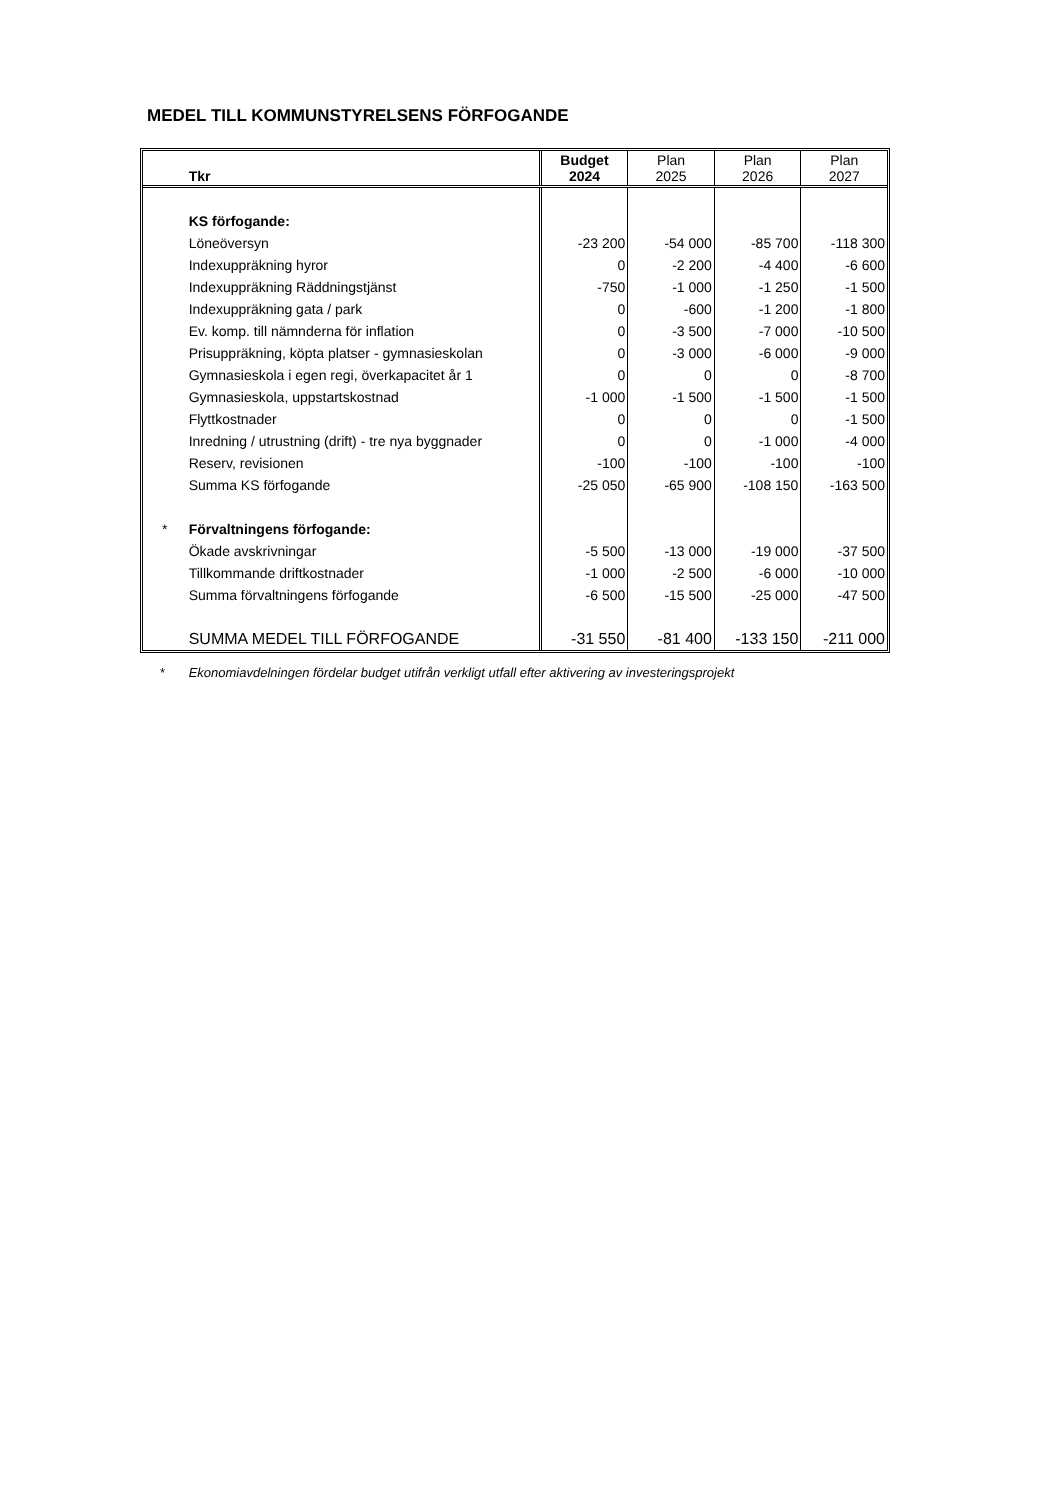MEDEL TILL KOMMUNSTYRELSENS FÖRFOGANDE
| | Tkr | Budget 2024 | Plan 2025 | Plan 2026 | Plan 2027 |
| --- | --- | --- | --- | --- | --- |
| | KS förfogande: | | | | |
| | Löneöversyn | -23 200 | -54 000 | -85 700 | -118 300 |
| | Indexuppräkning hyror | 0 | -2 200 | -4 400 | -6 600 |
| | Indexuppräkning Räddningstjänst | -750 | -1 000 | -1 250 | -1 500 |
| | Indexuppräkning gata / park | 0 | -600 | -1 200 | -1 800 |
| | Ev. komp. till nämnderna för inflation | 0 | -3 500 | -7 000 | -10 500 |
| | Prisuppräkning, köpta platser - gymnasieskolan | 0 | -3 000 | -6 000 | -9 000 |
| | Gymnasieskola i egen regi, överkapacitet år 1 | 0 | 0 | 0 | -8 700 |
| | Gymnasieskola, uppstartskostnad | -1 000 | -1 500 | -1 500 | -1 500 |
| | Flyttkostnader | 0 | 0 | 0 | -1 500 |
| | Inredning / utrustning (drift) - tre nya byggnader | 0 | 0 | -1 000 | -4 000 |
| | Reserv, revisionen | -100 | -100 | -100 | -100 |
| | Summa KS förfogande | -25 050 | -65 900 | -108 150 | -163 500 |
| * | Förvaltningens förfogande: | | | | |
| | Ökade avskrivningar | -5 500 | -13 000 | -19 000 | -37 500 |
| | Tillkommande driftkostnader | -1 000 | -2 500 | -6 000 | -10 000 |
| | Summa förvaltningens förfogande | -6 500 | -15 500 | -25 000 | -47 500 |
| | SUMMA MEDEL TILL FÖRFOGANDE | -31 550 | -81 400 | -133 150 | -211 000 |
* Ekonomiavdelningen fördelar budget utifrån verkligt utfall efter aktivering av investeringsprojekt